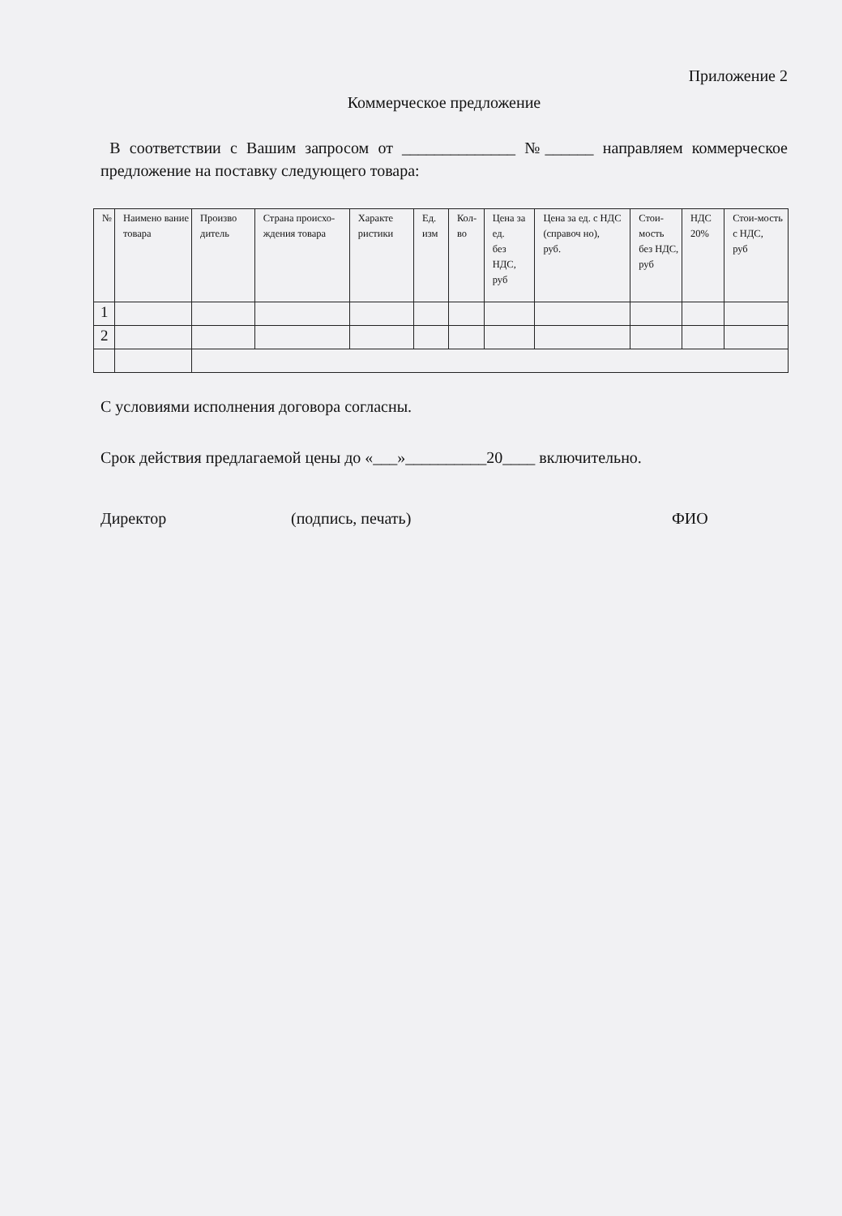Приложение 2
Коммерческое предложение
В соответствии с Вашим запросом от ______________ №______ направляем коммерческое предложение на поставку следующего товара:
| № | Наимено вание товара | Произво дитель | Страна происхо-ждения товара | Характе ристики | Ед. изм | Кол-во | Цена за ед. без НДС, руб | Цена за ед. с НДС (справоч но), руб. | Стои-мость без НДС, руб | НДС 20% | Стои-мость с НДС, руб |
| 1 | | | | | | | | | | | |
| 2 | | | | | | | | | | | |
С условиями исполнения договора согласны.
Срок действия предлагаемой цены до «___»__________20____ включительно.
Директор (подпись, печать) ФИО